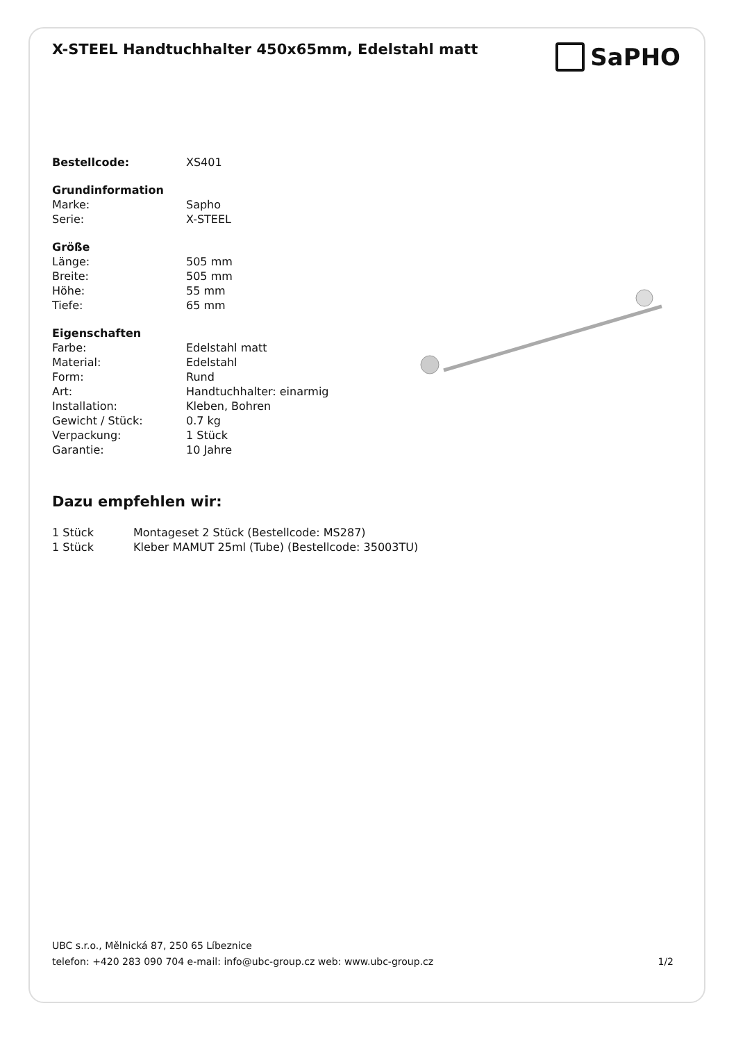X-STEEL Handtuchhalter 450x65mm, Edelstahl matt
SaPHO
| Bestellcode: | XS401 |
| Grundinformation | |
| Marke: | Sapho |
| Serie: | X-STEEL |
| Größe | |
| Länge: | 505 mm |
| Breite: | 505 mm |
| Höhe: | 55 mm |
| Tiefe: | 65 mm |
| Eigenschaften | |
| Farbe: | Edelstahl matt |
| Material: | Edelstahl |
| Form: | Rund |
| Art: | Handtuchhalter: einarmig |
| Installation: | Kleben, Bohren |
| Gewicht / Stück: | 0.7 kg |
| Verpackung: | 1 Stück |
| Garantie: | 10 Jahre |
Dazu empfehlen wir:
| 1 Stück | Montageset 2 Stück (Bestellcode: MS287) |
| 1 Stück | Kleber MAMUT 25ml (Tube) (Bestellcode: 35003TU) |
UBC s.r.o., Mělnická 87, 250 65 Líbeznice
telefon: +420 283 090 704 e-mail: info@ubc-group.cz web: www.ubc-group.cz 1/2